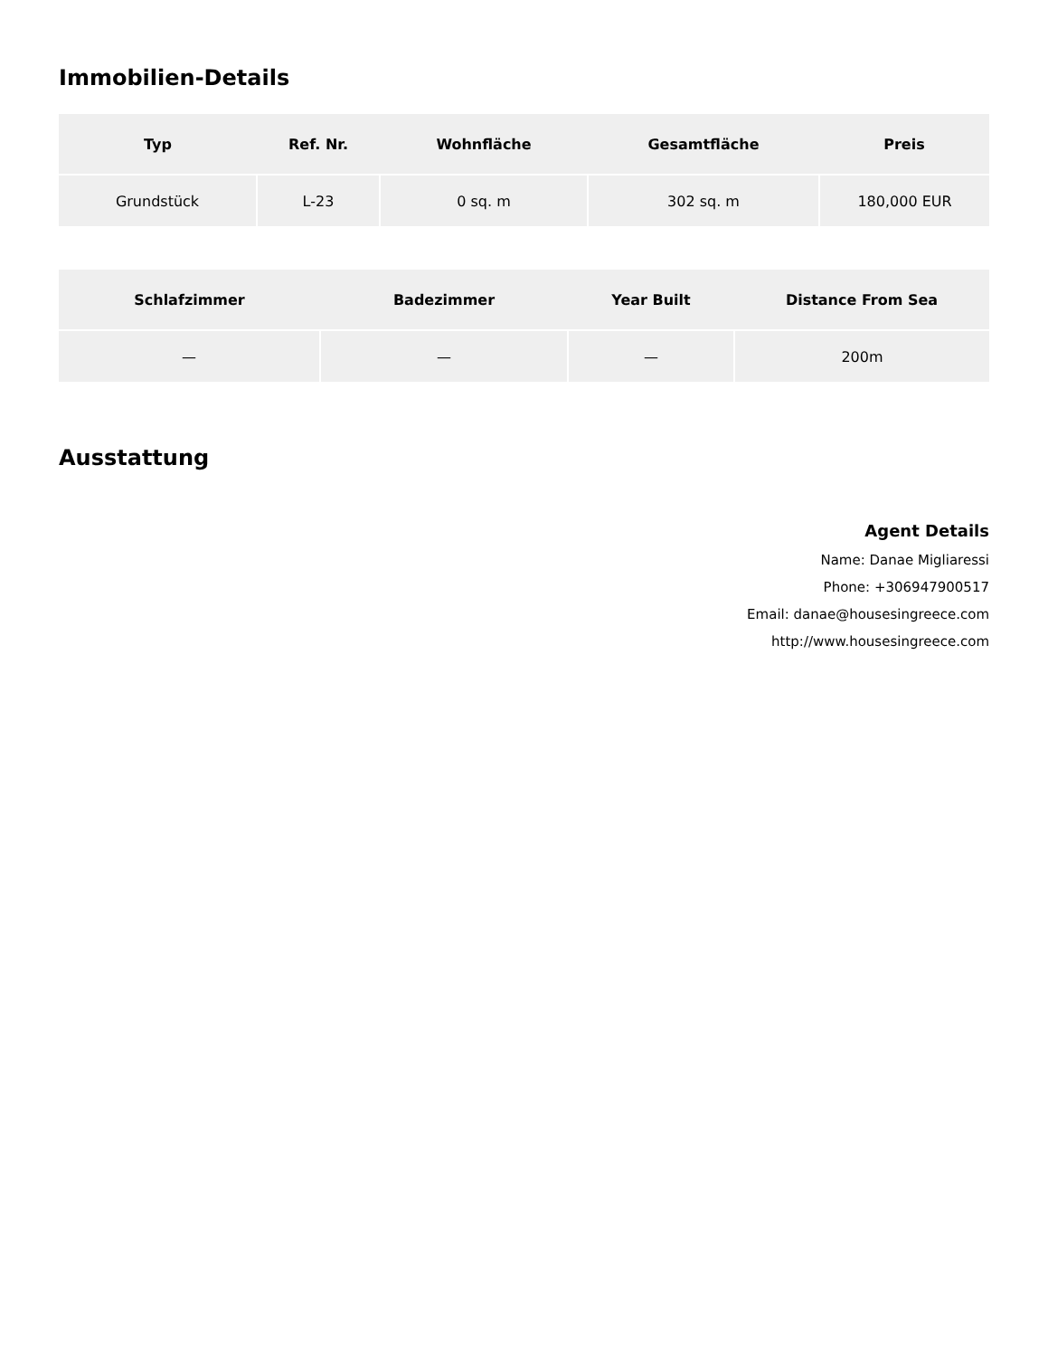Immobilien-Details
| Typ | Ref. Nr. | Wohnfläche | Gesamtfläche | Preis |
| --- | --- | --- | --- | --- |
| Grundstück | L-23 | 0 sq. m | 302 sq. m | 180,000 EUR |
| Schlafzimmer | Badezimmer | Year Built | Distance From Sea |
| --- | --- | --- | --- |
| — | — | — | 200m |
Ausstattung
Agent Details
Name: Danae Migliaressi
Phone: +306947900517
Email: danae@housesingreece.com
http://www.housesingreece.com